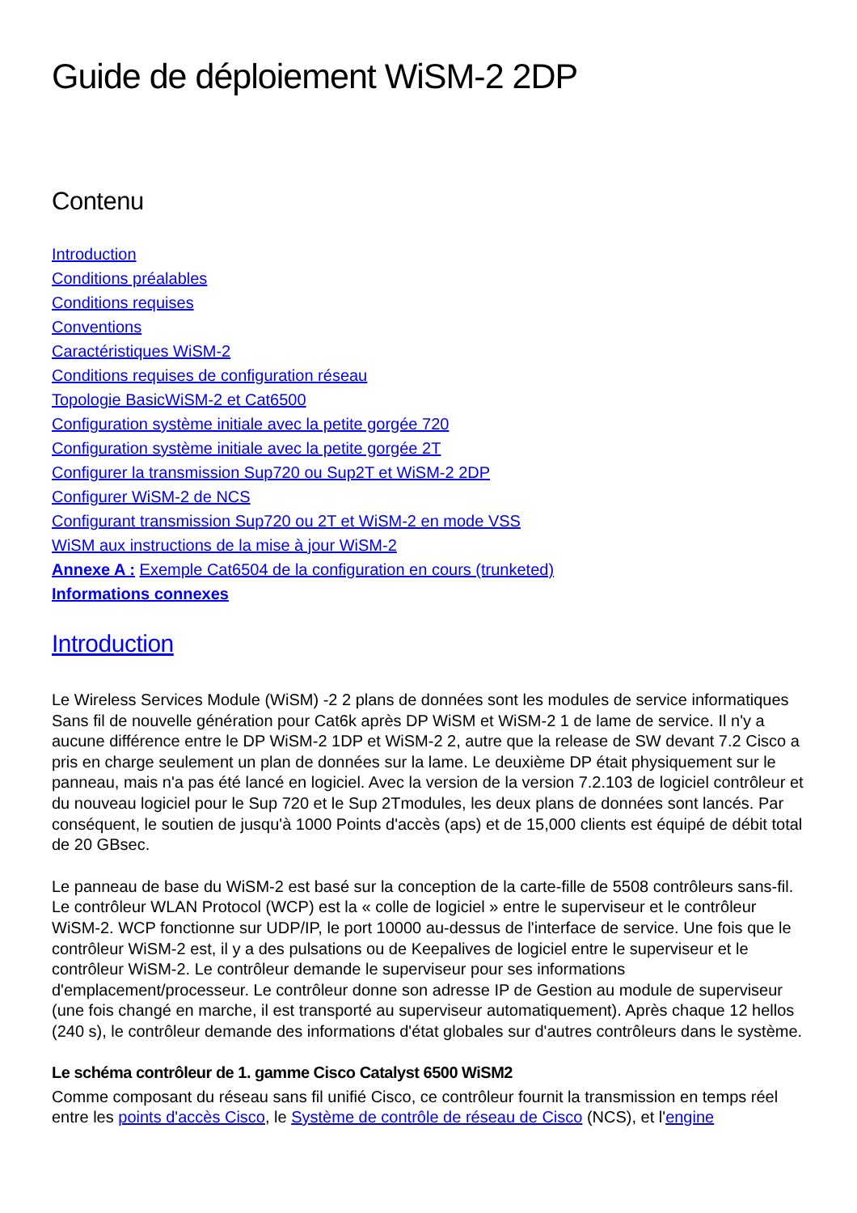Guide de déploiement WiSM-2 2DP
Contenu
Introduction
Conditions préalables
Conditions requises
Conventions
Caractéristiques WiSM-2
Conditions requises de configuration réseau
Topologie BasicWiSM-2 et Cat6500
Configuration système initiale avec la petite gorgée 720
Configuration système initiale avec la petite gorgée 2T
Configurer la transmission Sup720 ou Sup2T et WiSM-2 2DP
Configurer WiSM-2 de NCS
Configurant transmission Sup720 ou 2T et WiSM-2 en mode VSS
WiSM aux instructions de la mise à jour WiSM-2
Annexe A : Exemple Cat6504 de la configuration en cours (trunketed)
Informations connexes
Introduction
Le Wireless Services Module (WiSM) -2 2 plans de données sont les modules de service informatiques Sans fil de nouvelle génération pour Cat6k après DP WiSM et WiSM-2 1 de lame de service. Il n'y a aucune différence entre le DP WiSM-2 1DP et WiSM-2 2, autre que la release de SW devant 7.2 Cisco a pris en charge seulement un plan de données sur la lame. Le deuxième DP était physiquement sur le panneau, mais n'a pas été lancé en logiciel. Avec la version de la version 7.2.103 de logiciel contrôleur et du nouveau logiciel pour le Sup 720 et le Sup 2Tmodules, les deux plans de données sont lancés. Par conséquent, le soutien de jusqu'à 1000 Points d'accès (aps) et de 15,000 clients est équipé de débit total de 20 GBsec.
Le panneau de base du WiSM-2 est basé sur la conception de la carte-fille de 5508 contrôleurs sans-fil. Le contrôleur WLAN Protocol (WCP) est la « colle de logiciel » entre le superviseur et le contrôleur WiSM-2. WCP fonctionne sur UDP/IP, le port 10000 au-dessus de l'interface de service. Une fois que le contrôleur WiSM-2 est, il y a des pulsations ou de Keepalives de logiciel entre le superviseur et le contrôleur WiSM-2. Le contrôleur demande le superviseur pour ses informations d'emplacement/processeur. Le contrôleur donne son adresse IP de Gestion au module de superviseur (une fois changé en marche, il est transporté au superviseur automatiquement). Après chaque 12 hellos (240 s), le contrôleur demande des informations d'état globales sur d'autres contrôleurs dans le système.
Le schéma contrôleur de 1. gamme Cisco Catalyst 6500 WiSM2
Comme composant du réseau sans fil unifié Cisco, ce contrôleur fournit la transmission en temps réel entre les points d'accès Cisco, le Système de contrôle de réseau de Cisco (NCS), et l'engine